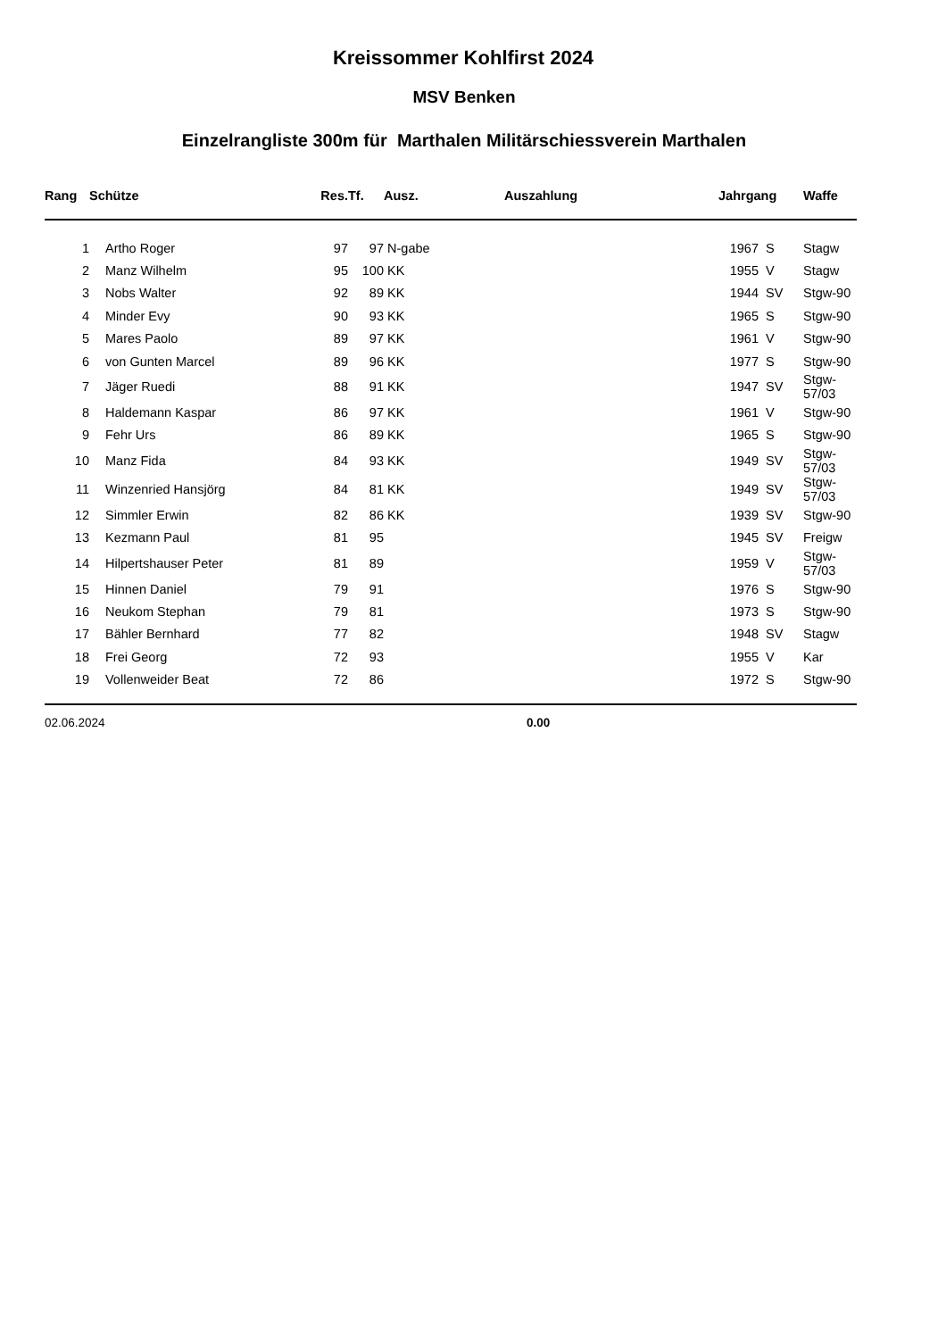Kreissommer Kohlfirst 2024
MSV Benken
Einzelrangliste 300m für Marthalen Militärschiessverein Marthalen
| Rang | Schütze | Res. | Tf. | Ausz. | Auszahlung | Jahrgang | | Waffe |
| --- | --- | --- | --- | --- | --- | --- | --- | --- |
| 1 | Artho Roger | 97 | 97 | N-gabe | | 1967 | S | Stagw |
| 2 | Manz Wilhelm | 95 | 100 | KK | | 1955 | V | Stagw |
| 3 | Nobs Walter | 92 | 89 | KK | | 1944 | SV | Stgw-90 |
| 4 | Minder Evy | 90 | 93 | KK | | 1965 | S | Stgw-90 |
| 5 | Mares Paolo | 89 | 97 | KK | | 1961 | V | Stgw-90 |
| 6 | von Gunten Marcel | 89 | 96 | KK | | 1977 | S | Stgw-90 |
| 7 | Jäger Ruedi | 88 | 91 | KK | | 1947 | SV | Stgw-57/03 |
| 8 | Haldemann Kaspar | 86 | 97 | KK | | 1961 | V | Stgw-90 |
| 9 | Fehr Urs | 86 | 89 | KK | | 1965 | S | Stgw-90 |
| 10 | Manz Fida | 84 | 93 | KK | | 1949 | SV | Stgw-57/03 |
| 11 | Winzenried Hansjörg | 84 | 81 | KK | | 1949 | SV | Stgw-57/03 |
| 12 | Simmler Erwin | 82 | 86 | KK | | 1939 | SV | Stgw-90 |
| 13 | Kezmann Paul | 81 | 95 | | | 1945 | SV | Freigw |
| 14 | Hilpertshauser Peter | 81 | 89 | | | 1959 | V | Stgw-57/03 |
| 15 | Hinnen Daniel | 79 | 91 | | | 1976 | S | Stgw-90 |
| 16 | Neukom Stephan | 79 | 81 | | | 1973 | S | Stgw-90 |
| 17 | Bähler Bernhard | 77 | 82 | | | 1948 | SV | Stagw |
| 18 | Frei Georg | 72 | 93 | | | 1955 | V | Kar |
| 19 | Vollenweider Beat | 72 | 86 | | | 1972 | S | Stgw-90 |
02.06.2024 0.00